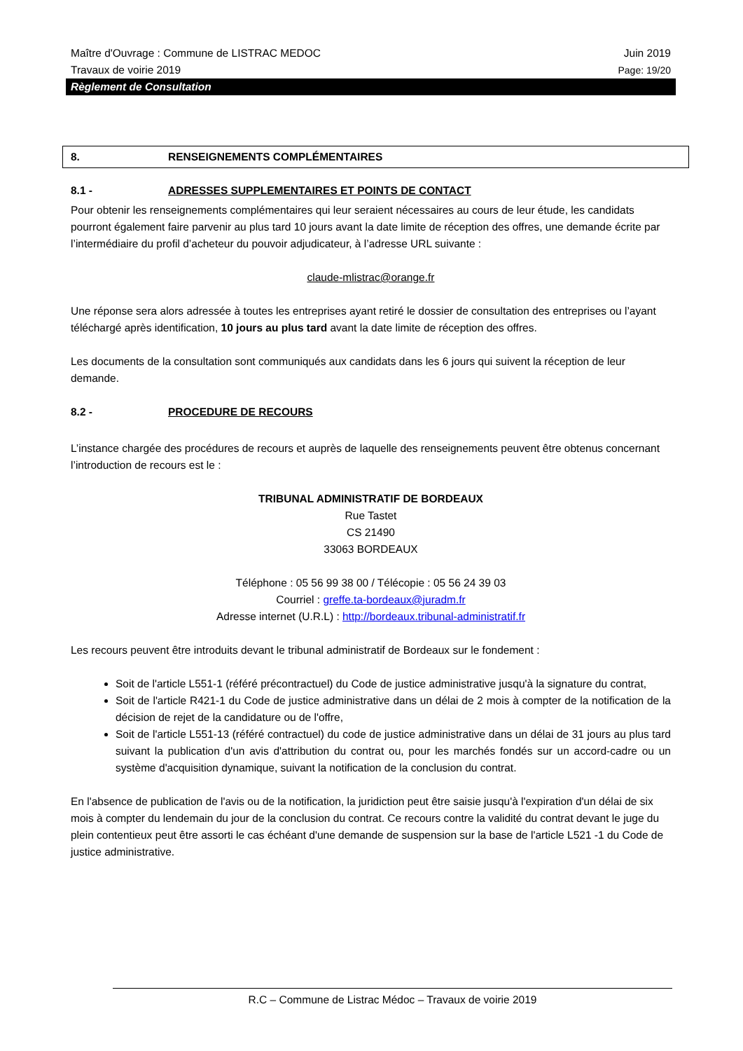Maître d'Ouvrage : Commune de LISTRAC MEDOC Juin 2019
Travaux de voirie 2019 Page: 19/20
Règlement de Consultation
8. RENSEIGNEMENTS COMPLÉMENTAIRES
8.1 - ADRESSES SUPPLEMENTAIRES ET POINTS DE CONTACT
Pour obtenir les renseignements complémentaires qui leur seraient nécessaires au cours de leur étude, les candidats pourront également faire parvenir au plus tard 10 jours avant la date limite de réception des offres, une demande écrite par l’intermédiaire du profil d’acheteur du pouvoir adjudicateur, à l’adresse URL suivante :
claude-mlistrac@orange.fr
Une réponse sera alors adressée à toutes les entreprises ayant retiré le dossier de consultation des entreprises ou l’ayant téléchargé après identification, 10 jours au plus tard avant la date limite de réception des offres.
Les documents de la consultation sont communiqués aux candidats dans les 6 jours qui suivent la réception de leur demande.
8.2 - PROCEDURE DE RECOURS
L’instance chargée des procédures de recours et auprès de laquelle des renseignements peuvent être obtenus concernant l’introduction de recours est le :
TRIBUNAL ADMINISTRATIF DE BORDEAUX
Rue Tastet
CS 21490
33063 BORDEAUX
Téléphone : 05 56 99 38 00 / Télécopie : 05 56 24 39 03
Courriel : greffe.ta-bordeaux@juradm.fr
Adresse internet (U.R.L) : http://bordeaux.tribunal-administratif.fr
Les recours peuvent être introduits devant le tribunal administratif de Bordeaux sur le fondement :
Soit de l'article L551-1 (référé précontractuel) du Code de justice administrative jusqu'à la signature du contrat,
Soit de l'article R421-1 du Code de justice administrative dans un délai de 2 mois à compter de la notification de la décision de rejet de la candidature ou de l'offre,
Soit de l'article L551-13 (référé contractuel) du code de justice administrative dans un délai de 31 jours au plus tard suivant la publication d'un avis d'attribution du contrat ou, pour les marchés fondés sur un accord-cadre ou un système d'acquisition dynamique, suivant la notification de la conclusion du contrat.
En l'absence de publication de l'avis ou de la notification, la juridiction peut être saisie jusqu'à l'expiration d'un délai de six mois à compter du lendemain du jour de la conclusion du contrat. Ce recours contre la validité du contrat devant le juge du plein contentieux peut être assorti le cas échéant d'une demande de suspension sur la base de l'article L521 -1 du Code de justice administrative.
R.C – Commune de Listrac Médoc – Travaux de voirie 2019